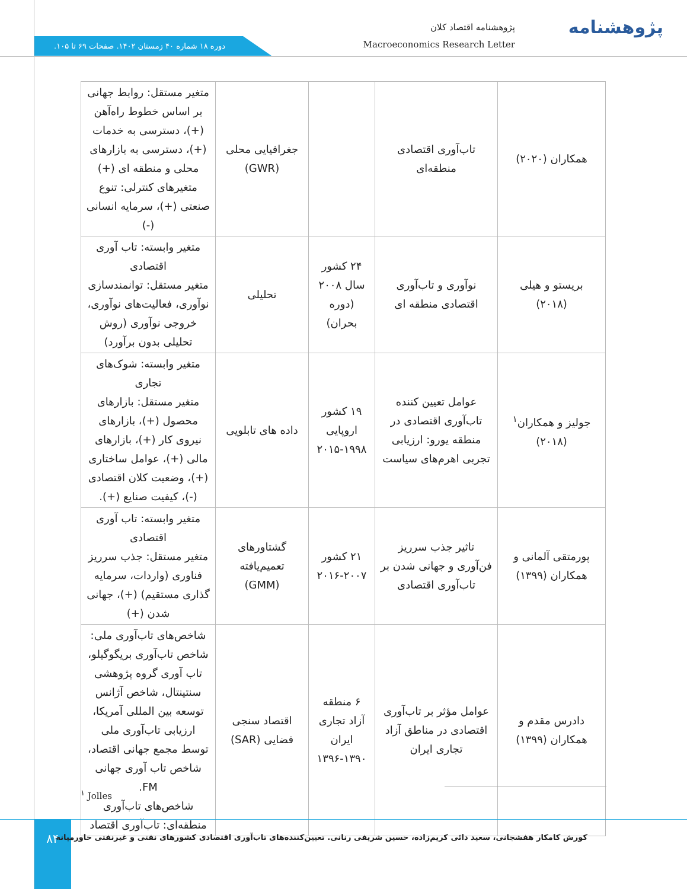دوره ۱۸ شماره ۴۰ زمستان ۱۴۰۲. صفحات ۶۹ تا ۱۰۵.
پژوهشنامه اقتصاد کلان
Macroeconomics Research Letter
پژوهشنامه
| همکاران (۲۰۲۰) | تاب‌آوری اقتصادی منطقه‌ای | | جغرافیایی محلی (GWR) | متغیر مستقل: روابط جهانی بر اساس خطوط راه‌آهن (+)، دسترسی به خدمات (+)، دسترسی به بازارهای محلی و منطقه ای (+) متغیرهای کنترلی: تنوع صنعتی (+)، سرمایه انسانی (-) |
| بریستو و هیلی (۲۰۱۸) | نوآوری و تاب‌آوری اقتصادی منطقه ای | ۲۴ کشور سال ۲۰۰۸ (دوره بحران) | تحلیلی | متغیر وابسته: تاب آوری اقتصادی متغیر مستقل: توانمندسازی نوآوری، فعالیت‌های نوآوری، خروجی نوآوری (روش تحلیلی بدون برآورد) |
| جولیز و همکاران<sup>۱</sup> (۲۰۱۸) | عوامل تعیین کننده تاب‌آوری اقتصادی در منطقه یورو: ارزیابی تجربی اهرم‌های سیاست | ۱۹ کشور اروپایی ۱۹۹۸-۲۰۱۵ | داده های تابلویی | متغیر وابسته: شوک‌های تجاری متغیر مستقل: بازارهای محصول (+)، بازارهای نیروی کار (+)، بازارهای مالی (+)، عوامل ساختاری (+)، وضعیت کلان اقتصادی (-)، کیفیت صنایع (+). |
| پورمتقی آلمانی و همکاران (۱۳۹۹) | تاثیر جذب سرریز فن‌آوری و جهانی شدن بر تاب‌آوری اقتصادی | ۲۱ کشور ۲۰۰۷-۲۰۱۶ | گشتاورهای تعمیم‌یافته (GMM) | متغیر وابسته: تاب آوری اقتصادی متغیر مستقل: جذب سرریز فناوری (واردات، سرمایه گذاری مستقیم) (+)، جهانی شدن (+) |
| دادرس مقدم و همکاران (۱۳۹۹) | عوامل مؤثر بر تاب‌آوری اقتصادی در مناطق آزاد تجاری ایران | ۶ منطقه آزاد تجاری ایران ۱۳۹۰-۱۳۹۶ | اقتصاد سنجی فضایی (SAR) | شاخص‌های تاب‌آوری ملی: شاخص تاب‌آوری بریگوگیلو، تاب آوری گروه پژوهشی سنتینتال، شاخص آژانس توسعه بین المللی آمریکا، ارزیابی تاب‌آوری ملی توسط مجمع جهانی اقتصاد، شاخص تاب آوری جهانی FM. شاخص‌های تاب‌آوری منطقه‌ای: تاب‌آوری اقتصاد |
<sup>۱</sup> Jolles
۸۴
کورش کامکار هفشجانی، سعید دائی کریم‌زاده، حسین شریفی رنانی. تعیین‌کننده‌های تاب‌آوری اقتصادی کشورهای نفتی و غیرنفتی خاورمیانه